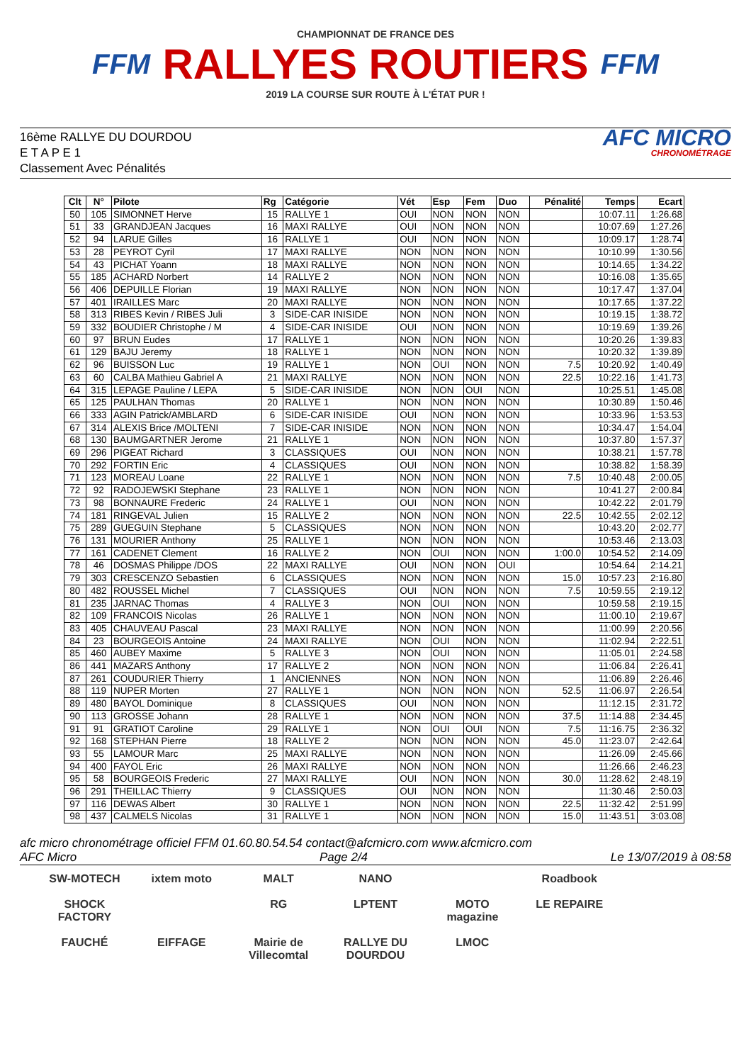FFM
CHAMPIONNAT DE FRANCE DES
RALLYES ROUTIERS
2019 LA COURSE SUR ROUTE À L'ÉTAT PUR !
FFM
16ème RALLYE DU DOURDOU
E T A P E 1
Classement Avec Pénalités
AFC MICRO
CHRONOMÉTRAGE
| Clt | N° | Pilote | Rg | Catégorie | Vét | Esp | Fem | Duo | Pénalité | Temps | Ecart |
| --- | --- | --- | --- | --- | --- | --- | --- | --- | --- | --- | --- |
| 50 | 105 | SIMONNET Herve | 15 | RALLYE 1 | OUI | NON | NON | NON | | 10:07.11 | 1:26.68 |
| 51 | 33 | GRANDJEAN Jacques | 16 | MAXI RALLYE | OUI | NON | NON | NON | | 10:07.69 | 1:27.26 |
| 52 | 94 | LARUE Gilles | 16 | RALLYE 1 | OUI | NON | NON | NON | | 10:09.17 | 1:28.74 |
| 53 | 28 | PEYROT Cyril | 17 | MAXI RALLYE | NON | NON | NON | NON | | 10:10.99 | 1:30.56 |
| 54 | 43 | PICHAT Yoann | 18 | MAXI RALLYE | NON | NON | NON | NON | | 10:14.65 | 1:34.22 |
| 55 | 185 | ACHARD Norbert | 14 | RALLYE 2 | NON | NON | NON | NON | | 10:16.08 | 1:35.65 |
| 56 | 406 | DEPUILLE Florian | 19 | MAXI RALLYE | NON | NON | NON | NON | | 10:17.47 | 1:37.04 |
| 57 | 401 | IRAILLES Marc | 20 | MAXI RALLYE | NON | NON | NON | NON | | 10:17.65 | 1:37.22 |
| 58 | 313 | RIBES Kevin / RIBES Juli | 3 | SIDE-CAR INISIDE | NON | NON | NON | NON | | 10:19.15 | 1:38.72 |
| 59 | 332 | BOUDIER Christophe / M | 4 | SIDE-CAR INISIDE | OUI | NON | NON | NON | | 10:19.69 | 1:39.26 |
| 60 | 97 | BRUN Eudes | 17 | RALLYE 1 | NON | NON | NON | NON | | 10:20.26 | 1:39.83 |
| 61 | 129 | BAJU Jeremy | 18 | RALLYE 1 | NON | NON | NON | NON | | 10:20.32 | 1:39.89 |
| 62 | 96 | BUISSON Luc | 19 | RALLYE 1 | NON | OUI | NON | NON | 7.5 | 10:20.92 | 1:40.49 |
| 63 | 60 | CALBA Mathieu Gabriel A | 21 | MAXI RALLYE | NON | NON | NON | NON | 22.5 | 10:22.16 | 1:41.73 |
| 64 | 315 | LEPAGE Pauline / LEPA | 5 | SIDE-CAR INISIDE | NON | NON | OUI | NON | | 10:25.51 | 1:45.08 |
| 65 | 125 | PAULHAN Thomas | 20 | RALLYE 1 | NON | NON | NON | NON | | 10:30.89 | 1:50.46 |
| 66 | 333 | AGIN Patrick/AMBLARD | 6 | SIDE-CAR INISIDE | OUI | NON | NON | NON | | 10:33.96 | 1:53.53 |
| 67 | 314 | ALEXIS Brice /MOLTENI | 7 | SIDE-CAR INISIDE | NON | NON | NON | NON | | 10:34.47 | 1:54.04 |
| 68 | 130 | BAUMGARTNER Jerome | 21 | RALLYE 1 | NON | NON | NON | NON | | 10:37.80 | 1:57.37 |
| 69 | 296 | PIGEAT Richard | 3 | CLASSIQUES | OUI | NON | NON | NON | | 10:38.21 | 1:57.78 |
| 70 | 292 | FORTIN Eric | 4 | CLASSIQUES | OUI | NON | NON | NON | | 10:38.82 | 1:58.39 |
| 71 | 123 | MOREAU Loane | 22 | RALLYE 1 | NON | NON | NON | NON | 7.5 | 10:40.48 | 2:00.05 |
| 72 | 92 | RADOJEWSKI Stephane | 23 | RALLYE 1 | NON | NON | NON | NON | | 10:41.27 | 2:00.84 |
| 73 | 98 | BONNAURE Frederic | 24 | RALLYE 1 | OUI | NON | NON | NON | | 10:42.22 | 2:01.79 |
| 74 | 181 | RINGEVAL Julien | 15 | RALLYE 2 | NON | NON | NON | NON | 22.5 | 10:42.55 | 2:02.12 |
| 75 | 289 | GUEGUIN Stephane | 5 | CLASSIQUES | NON | NON | NON | NON | | 10:43.20 | 2:02.77 |
| 76 | 131 | MOURIER Anthony | 25 | RALLYE 1 | NON | NON | NON | NON | | 10:53.46 | 2:13.03 |
| 77 | 161 | CADENET Clement | 16 | RALLYE 2 | NON | OUI | NON | NON | 1:00.0 | 10:54.52 | 2:14.09 |
| 78 | 46 | DOSMAS Philippe /DOS | 22 | MAXI RALLYE | OUI | NON | NON | OUI | | 10:54.64 | 2:14.21 |
| 79 | 303 | CRESCENZO Sebastien | 6 | CLASSIQUES | NON | NON | NON | NON | 15.0 | 10:57.23 | 2:16.80 |
| 80 | 482 | ROUSSEL Michel | 7 | CLASSIQUES | OUI | NON | NON | NON | 7.5 | 10:59.55 | 2:19.12 |
| 81 | 235 | JARNAC Thomas | 4 | RALLYE 3 | NON | OUI | NON | NON | | 10:59.58 | 2:19.15 |
| 82 | 109 | FRANCOIS Nicolas | 26 | RALLYE 1 | NON | NON | NON | NON | | 11:00.10 | 2:19.67 |
| 83 | 405 | CHAUVEAU Pascal | 23 | MAXI RALLYE | NON | NON | NON | NON | | 11:00.99 | 2:20.56 |
| 84 | 23 | BOURGEOIS Antoine | 24 | MAXI RALLYE | NON | OUI | NON | NON | | 11:02.94 | 2:22.51 |
| 85 | 460 | AUBEY Maxime | 5 | RALLYE 3 | NON | OUI | NON | NON | | 11:05.01 | 2:24.58 |
| 86 | 441 | MAZARS Anthony | 17 | RALLYE 2 | NON | NON | NON | NON | | 11:06.84 | 2:26.41 |
| 87 | 261 | COUDURIER Thierry | 1 | ANCIENNES | NON | NON | NON | NON | | 11:06.89 | 2:26.46 |
| 88 | 119 | NUPER Morten | 27 | RALLYE 1 | NON | NON | NON | NON | 52.5 | 11:06.97 | 2:26.54 |
| 89 | 480 | BAYOL Dominique | 8 | CLASSIQUES | OUI | NON | NON | NON | | 11:12.15 | 2:31.72 |
| 90 | 113 | GROSSE Johann | 28 | RALLYE 1 | NON | NON | NON | NON | 37.5 | 11:14.88 | 2:34.45 |
| 91 | 91 | GRATIOT Caroline | 29 | RALLYE 1 | NON | OUI | OUI | NON | 7.5 | 11:16.75 | 2:36.32 |
| 92 | 168 | STEPHAN Pierre | 18 | RALLYE 2 | NON | NON | NON | NON | 45.0 | 11:23.07 | 2:42.64 |
| 93 | 55 | LAMOUR Marc | 25 | MAXI RALLYE | NON | NON | NON | NON | | 11:26.09 | 2:45.66 |
| 94 | 400 | FAYOL Eric | 26 | MAXI RALLYE | NON | NON | NON | NON | | 11:26.66 | 2:46.23 |
| 95 | 58 | BOURGEOIS Frederic | 27 | MAXI RALLYE | OUI | NON | NON | NON | 30.0 | 11:28.62 | 2:48.19 |
| 96 | 291 | THEILLAC Thierry | 9 | CLASSIQUES | OUI | NON | NON | NON | | 11:30.46 | 2:50.03 |
| 97 | 116 | DEWAS Albert | 30 | RALLYE 1 | NON | NON | NON | NON | 22.5 | 11:32.42 | 2:51.99 |
| 98 | 437 | CALMELS Nicolas | 31 | RALLYE 1 | NON | NON | NON | NON | 15.0 | 11:43.51 | 3:03.08 |
afc micro chronométrage officiel FFM 01.60.80.54.54 contact@afcmicro.com www.afcmicro.com
AFC Micro Page 2/4 Le 13/07/2019 à 08:58
SW-MOTECH ixtem moto MALT NANO Roadbook SHOCK FACTORY RG LPTENT MOTO magazine LE REPAIRE FAUCHÉ EIFFAGE Mairie de Villecomtal RALLYE DU DOURDOU LMOC